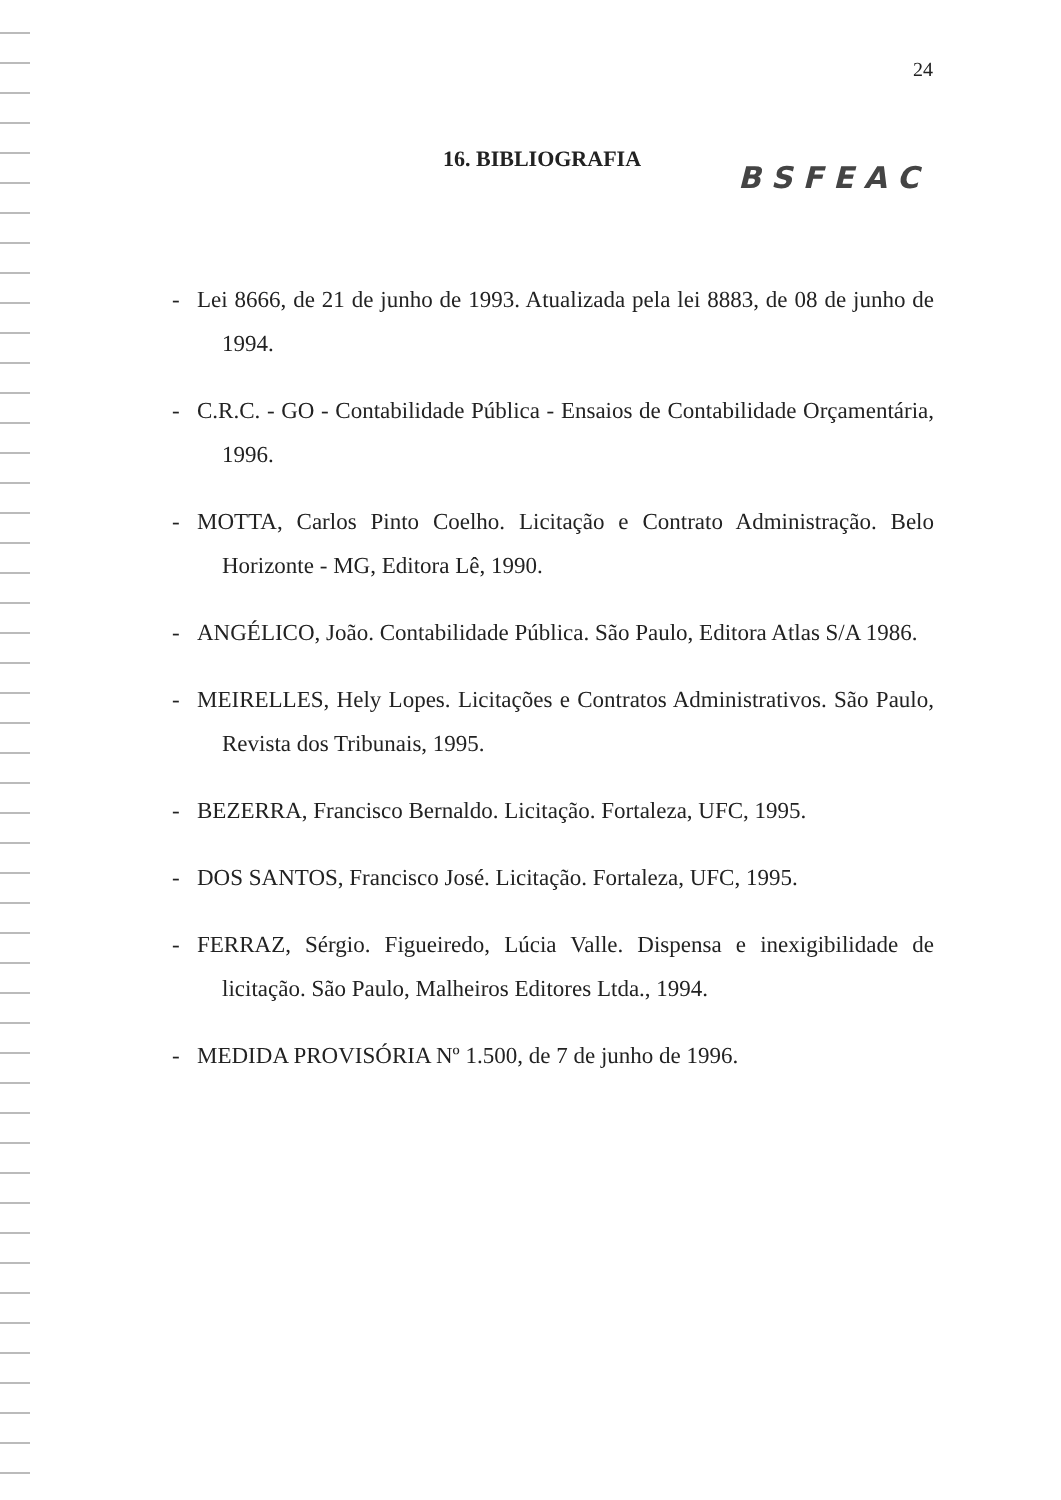24
16. BIBLIOGRAFIA
BSFEAC
- Lei 8666, de 21 de junho de 1993. Atualizada pela lei 8883, de 08 de junho de 1994.
- C.R.C. - GO - Contabilidade Pública - Ensaios de Contabilidade Orçamentária, 1996.
- MOTTA, Carlos Pinto Coelho. Licitação e Contrato Administração. Belo Horizonte - MG, Editora Lê, 1990.
- ANGÉLICO, João. Contabilidade Pública. São Paulo, Editora Atlas S/A 1986.
- MEIRELLES, Hely Lopes. Licitações e Contratos Administrativos. São Paulo, Revista dos Tribunais, 1995.
- BEZERRA, Francisco Bernaldo. Licitação. Fortaleza, UFC, 1995.
- DOS SANTOS, Francisco José. Licitação. Fortaleza, UFC, 1995.
- FERRAZ, Sérgio. Figueiredo, Lúcia Valle. Dispensa e inexigibilidade de licitação. São Paulo, Malheiros Editores Ltda., 1994.
- MEDIDA PROVISÓRIA Nº 1.500, de 7 de junho de 1996.